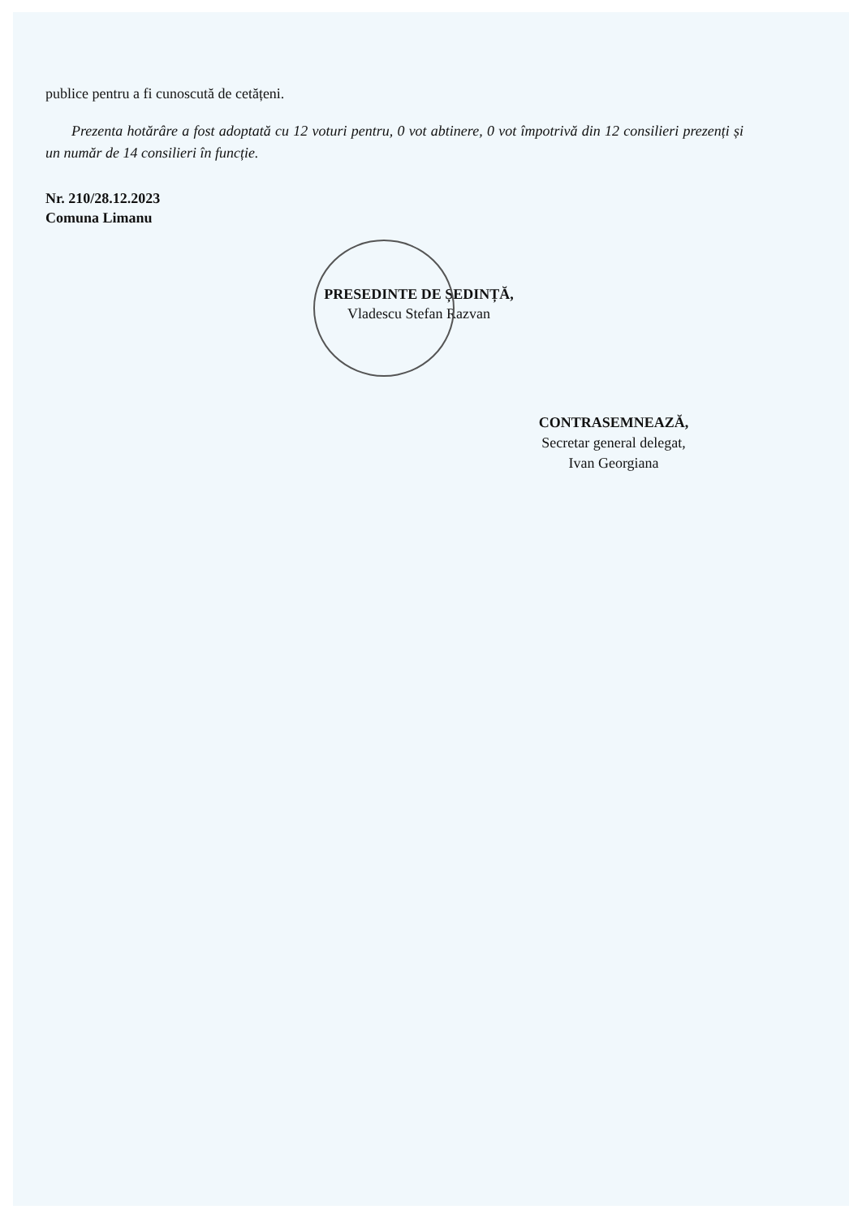publice pentru a fi cunoscută de cetățeni.
Prezenta hotărâre a fost adoptată cu 12 voturi pentru, 0 vot abtinere, 0 vot împotrivă din 12 consilieri prezenți și un număr de 14 consilieri în funcție.
Nr. 210/28.12.2023
Comuna Limanu
PRESEDINTE DE ȘEDINȚĂ,
Vladescu Stefan Razvan
CONTRASEMNEAZĂ,
Secretar general delegat,
Ivan Georgiana